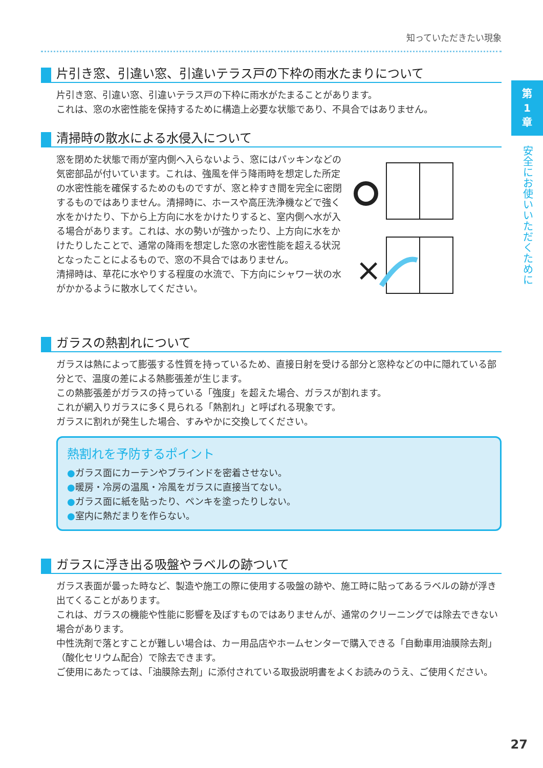第
1
章
安全にお使いいただくために
知っていただきたい現象
片引き窓、引違い窓、引違いテラス戸の下枠の雨水たまりについて
片引き窓、引違い窓、引違いテラス戸の下枠に雨水がたまることがあります。
これは、窓の水密性能を保持するために構造上必要な状態であり、不具合ではありません。
清掃時の散水による水侵入について
窓を閉めた状態で雨が室内側へ入らないよう、窓にはパッキンなどの気密部品が付いています。これは、強風を伴う降雨時を想定した所定の水密性能を確保するためのものですが、窓と枠すき間を完全に密閉するものではありません。清掃時に、ホースや高圧洗浄機などで強く水をかけたり、下から上方向に水をかけたりすると、室内側へ水が入る場合があります。これは、水の勢いが強かったり、上方向に水をかけたりしたことで、通常の降雨を想定した窓の水密性能を超える状況となったことによるもので、窓の不具合ではありません。
清掃時は、草花に水やりする程度の水流で、下方向にシャワー状の水がかかるように散水してください。
×
ガラスの熱割れについて
ガラスは熱によって膨張する性質を持っているため、直接日射を受ける部分と窓枠などの中に隠れている部分とで、温度の差による熱膨張差が生じます。
この熱膨張差がガラスの持っている「強度」を超えた場合、ガラスが割れます。
これが網入りガラスに多く見られる「熱割れ」と呼ばれる現象です。
ガラスに割れが発生した場合、すみやかに交換してください。
熱割れを予防するポイント
●ガラス面にカーテンやブラインドを密着させない。
●暖房・冷房の温風・冷風をガラスに直接当てない。
●ガラス面に紙を貼ったり、ペンキを塗ったりしない。
●室内に熱だまりを作らない。
ガラスに浮き出る吸盤やラベルの跡ついて
ガラス表面が曇った時など、製造や施工の際に使用する吸盤の跡や、施工時に貼ってあるラベルの跡が浮き出てくることがあります。
これは、ガラスの機能や性能に影響を及ぼすものではありませんが、通常のクリーニングでは除去できない場合があります。
中性洗剤で落とすことが難しい場合は、カー用品店やホームセンターで購入できる「自動車用油膜除去剤」（酸化セリウム配合）で除去できます。
ご使用にあたっては、「油膜除去剤」に添付されている取扱説明書をよくお読みのうえ、ご使用ください。
27